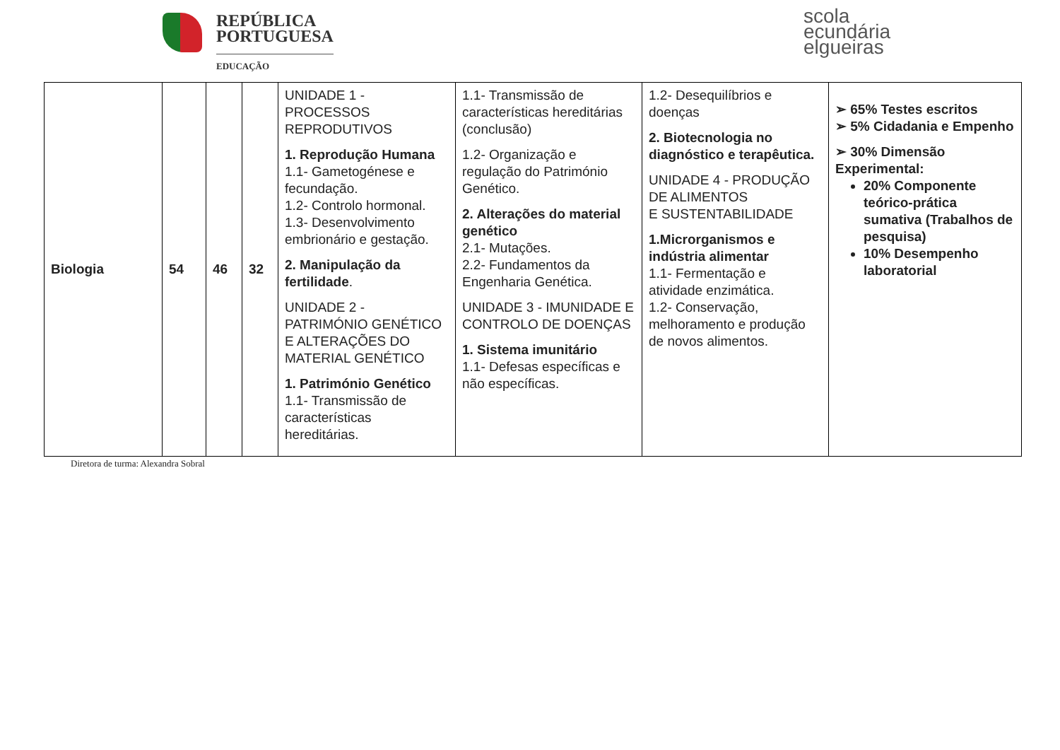REPÚBLICA
PORTUGUESA
EDUCAÇÃO
scola
ecundária
elgueiras
| Biologia | 54 | 46 | 32 | UNIDADE 1 - PROCESSOS REPRODUTIVOS 1. Reprodução Humana 1.1- Gametogénese e fecundação. 1.2- Controlo hormonal. 1.3- Desenvolvimento embrionário e gestação. 2. Manipulação da fertilidade . UNIDADE 2 - PATRIMÓNIO GENÉTICO E ALTERAÇÕES DO MATERIAL GENÉTICO 1. Património Genético 1.1- Transmissão de características hereditárias. | 1.1- Transmissão de características hereditárias (conclusão) 1.2- Organização e regulação do Património Genético. 2. Alterações do material genético 2.1- Mutações. 2.2- Fundamentos da Engenharia Genética. UNIDADE 3 - IMUNIDADE E CONTROLO DE DOENÇAS 1. Sistema imunitário 1.1- Defesas específicas e não específicas. | 1.2- Desequilíbrios e doenças 2. Biotecnologia no diagnóstico e terapêutica. UNIDADE 4 - PRODUÇÃO DE ALIMENTOS E SUSTENTABILIDADE 1.Microrganismos e indústria alimentar 1.1- Fermentação e atividade enzimática. 1.2- Conservação, melhoramento e produção de novos alimentos. | ➢ 65% Testes escritos ➢ 5% Cidadania e Empenho ➢ 30% Dimensão Experimental: 20% Componente teórico-prática sumativa (Trabalhos de pesquisa) 10% Desempenho laboratorial |
Diretora de turma: Alexandra Sobral